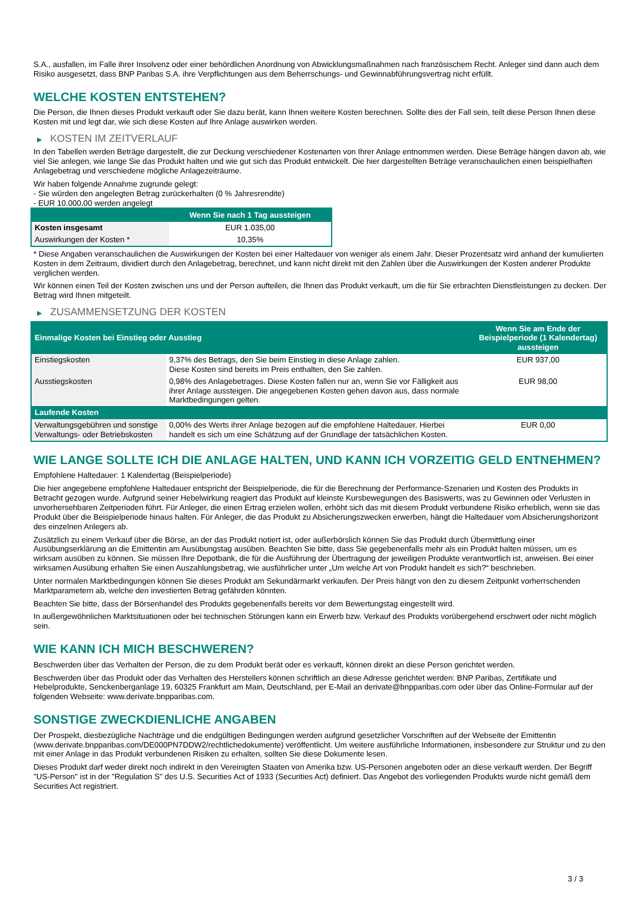S.A., ausfallen, im Falle ihrer Insolvenz oder einer behördlichen Anordnung von Abwicklungsmaßnahmen nach französischem Recht. Anleger sind dann auch dem Risiko ausgesetzt, dass BNP Paribas S.A. ihre Verpflichtungen aus dem Beherrschungs- und Gewinnabführungsvertrag nicht erfüllt.
WELCHE KOSTEN ENTSTEHEN?
Die Person, die Ihnen dieses Produkt verkauft oder Sie dazu berät, kann Ihnen weitere Kosten berechnen. Sollte dies der Fall sein, teilt diese Person Ihnen diese Kosten mit und legt dar, wie sich diese Kosten auf Ihre Anlage auswirken werden.
▶ KOSTEN IM ZEITVERLAUF
In den Tabellen werden Beträge dargestellt, die zur Deckung verschiedener Kostenarten von Ihrer Anlage entnommen werden. Diese Beträge hängen davon ab, wie viel Sie anlegen, wie lange Sie das Produkt halten und wie gut sich das Produkt entwickelt. Die hier dargestellten Beträge veranschaulichen einen beispielhaften Anlagebetrag und verschiedene mögliche Anlagezeiträume.
Wir haben folgende Annahme zugrunde gelegt:
- Sie würden den angelegten Betrag zurückerhalten (0 % Jahresrendite)
- EUR 10.000,00 werden angelegt
| | Wenn Sie nach 1 Tag aussteigen |
| --- | --- |
| Kosten insgesamt | EUR 1.035,00 |
| Auswirkungen der Kosten * | 10,35% |
* Diese Angaben veranschaulichen die Auswirkungen der Kosten bei einer Haltedauer von weniger als einem Jahr. Dieser Prozentsatz wird anhand der kumulierten Kosten in dem Zeitraum, dividiert durch den Anlagebetrag, berechnet, und kann nicht direkt mit den Zahlen über die Auswirkungen der Kosten anderer Produkte verglichen werden.
Wir können einen Teil der Kosten zwischen uns und der Person aufteilen, die Ihnen das Produkt verkauft, um die für Sie erbrachten Dienstleistungen zu decken. Der Betrag wird Ihnen mitgeteilt.
▶ ZUSAMMENSETZUNG DER KOSTEN
| Einmalige Kosten bei Einstieg oder Ausstieg | | Wenn Sie am Ende der Beispielperiode (1 Kalendertag) aussteigen |
| --- | --- | --- |
| Einstiegskosten | 9,37% des Betrags, den Sie beim Einstieg in diese Anlage zahlen. Diese Kosten sind bereits im Preis enthalten, den Sie zahlen. | EUR 937,00 |
| Ausstiegskosten | 0,98% des Anlagebetrages. Diese Kosten fallen nur an, wenn Sie vor Fälligkeit aus ihrer Anlage aussteigen. Die angegebenen Kosten gehen davon aus, dass normale Marktbedingungen gelten. | EUR 98,00 |
| Laufende Kosten | | |
| Verwaltungsgebühren und sonstige Verwaltungs- oder Betriebskosten | 0,00% des Werts ihrer Anlage bezogen auf die empfohlene Haltedauer. Hierbei handelt es sich um eine Schätzung auf der Grundlage der tatsächlichen Kosten. | EUR 0,00 |
WIE LANGE SOLLTE ICH DIE ANLAGE HALTEN, UND KANN ICH VORZEITIG GELD ENTNEHMEN?
Empfohlene Haltedauer: 1 Kalendertag (Beispielperiode)
Die hier angegebene empfohlene Haltedauer entspricht der Beispielperiode, die für die Berechnung der Performance-Szenarien und Kosten des Produkts in Betracht gezogen wurde. Aufgrund seiner Hebelwirkung reagiert das Produkt auf kleinste Kursbewegungen des Basiswerts, was zu Gewinnen oder Verlusten in unvorhersehbaren Zeitperioden führt. Für Anleger, die einen Ertrag erzielen wollen, erhöht sich das mit diesem Produkt verbundene Risiko erheblich, wenn sie das Produkt über die Beispielperiode hinaus halten. Für Anleger, die das Produkt zu Absicherungszwecken erwerben, hängt die Haltedauer vom Absicherungshorizont des einzelnen Anlegers ab.
Zusätzlich zu einem Verkauf über die Börse, an der das Produkt notiert ist, oder außerbörslich können Sie das Produkt durch Übermittlung einer Ausübungserklärung an die Emittentin am Ausübungstag ausüben. Beachten Sie bitte, dass Sie gegebenenfalls mehr als ein Produkt halten müssen, um es wirksam ausüben zu können. Sie müssen Ihre Depotbank, die für die Ausführung der Übertragung der jeweiligen Produkte verantwortlich ist, anweisen. Bei einer wirksamen Ausübung erhalten Sie einen Auszahlungsbetrag, wie ausführlicher unter „Um welche Art von Produkt handelt es sich?“ beschrieben.
Unter normalen Marktbedingungen können Sie dieses Produkt am Sekundärmarkt verkaufen. Der Preis hängt von den zu diesem Zeitpunkt vorherrschenden Marktparametern ab, welche den investierten Betrag gefährden könnten.
Beachten Sie bitte, dass der Börsenhandel des Produkts gegebenenfalls bereits vor dem Bewertungstag eingestellt wird.
In außergewöhnlichen Marktsituationen oder bei technischen Störungen kann ein Erwerb bzw. Verkauf des Produkts vorübergehend erschwert oder nicht möglich sein.
WIE KANN ICH MICH BESCHWEREN?
Beschwerden über das Verhalten der Person, die zu dem Produkt berät oder es verkauft, können direkt an diese Person gerichtet werden.
Beschwerden über das Produkt oder das Verhalten des Herstellers können schriftlich an diese Adresse gerichtet werden: BNP Paribas, Zertifikate und Hebelprodukte, Senckenberganlage 19, 60325 Frankfurt am Main, Deutschland, per E-Mail an derivate@bnpparibas.com oder über das Online-Formular auf der folgenden Webseite: www.derivate.bnpparibas.com.
SONSTIGE ZWECKDIENLICHE ANGABEN
Der Prospekt, diesbezügliche Nachträge und die endgültigen Bedingungen werden aufgrund gesetzlicher Vorschriften auf der Webseite der Emittentin (www.derivate.bnpparibas.com/DE000PN7DDW2/rechtlichedokumente) veröffentlicht. Um weitere ausführliche Informationen, insbesondere zur Struktur und zu den mit einer Anlage in das Produkt verbundenen Risiken zu erhalten, sollten Sie diese Dokumente lesen.
Dieses Produkt darf weder direkt noch indirekt in den Vereinigten Staaten von Amerika bzw. US-Personen angeboten oder an diese verkauft werden. Der Begriff "US-Person" ist in der "Regulation S" des U.S. Securities Act of 1933 (Securities Act) definiert. Das Angebot des vorliegenden Produkts wurde nicht gemäß dem Securities Act registriert.
3 / 3